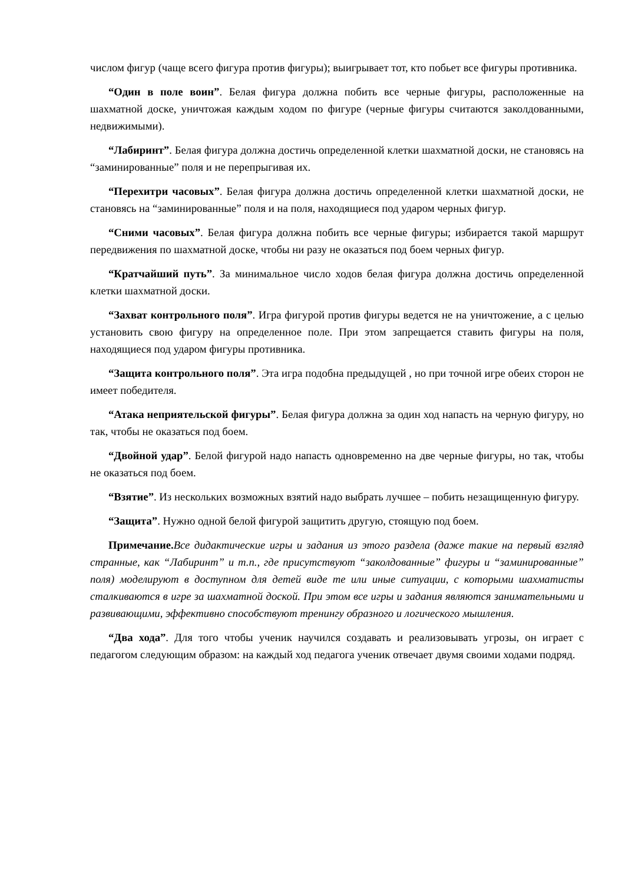числом фигур (чаще всего фигура против фигуры); выигрывает тот, кто побьет все фигуры противника.
“Один в поле воин”. Белая фигура должна побить все черные фигуры, расположенные на шахматной доске, уничтожая каждым ходом по фигуре (черные фигуры считаются заколдованными, недвижимыми).
“Лабиринт”. Белая фигура должна достичь определенной клетки шахматной доски, не становясь на “заминированные” поля и не перепрыгивая их.
“Перехитри часовых”. Белая фигура должна достичь определенной клетки шахматной доски, не становясь на “заминированные” поля и на поля, находящиеся под ударом черных фигур.
“Сними часовых”. Белая фигура должна побить все черные фигуры; избирается такой маршрут передвижения по шахматной доске, чтобы ни разу не оказаться под боем черных фигур.
“Кратчайший путь”. За минимальное число ходов белая фигура должна достичь определенной клетки шахматной доски.
“Захват контрольного поля”. Игра фигурой против фигуры ведется не на уничтожение, а с целью установить свою фигуру на определенное поле. При этом запрещается ставить фигуры на поля, находящиеся под ударом фигуры противника.
“Защита контрольного поля”. Эта игра подобна предыдущей , но при точной игре обеих сторон не имеет победителя.
“Атака неприятельской фигуры”. Белая фигура должна за один ход напасть на черную фигуру, но так, чтобы не оказаться под боем.
“Двойной удар”. Белой фигурой надо напасть одновременно на две черные фигуры, но так, чтобы не оказаться под боем.
“Взятие”. Из нескольких возможных взятий надо выбрать лучшее – побить незащищенную фигуру.
“Защита”. Нужно одной белой фигурой защитить другую, стоящую под боем.
Примечание. Все дидактические игры и задания из этого раздела (даже такие на первый взгляд странные, как “Лабиринт” и т.п., где присутствуют “заколдованные” фигуры и “заминированные” поля) моделируют в доступном для детей виде те или иные ситуации, с которыми шахматисты сталкиваются в игре за шахматной доской. При этом все игры и задания являются занимательными и развивающими, эффективно способствуют тренингу образного и логического мышления.
“Два хода”. Для того чтобы ученик научился создавать и реализовывать угрозы, он играет с педагогом следующим образом: на каждый ход педагога ученик отвечает двумя своими ходами подряд.